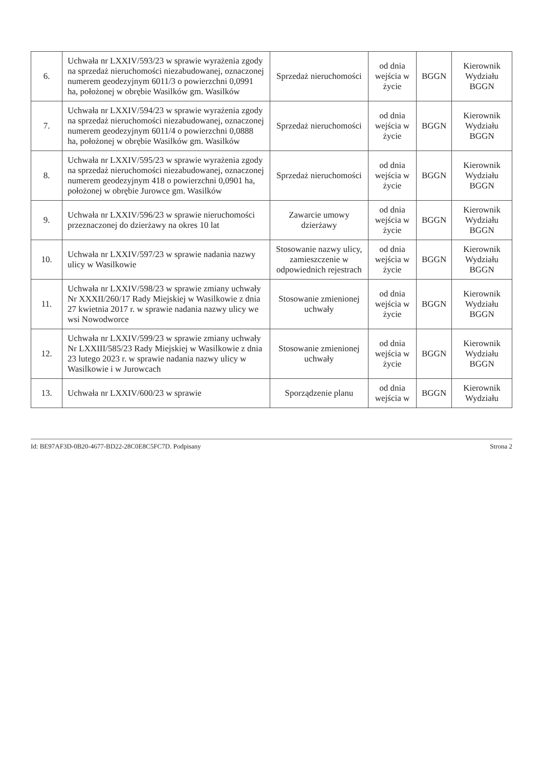| 6. | Uchwała nr LXXIV/593/23 w sprawie wyrażenia zgody na sprzedaż nieruchomości niezabudowanej, oznaczonej numerem geodezyjnym 6011/3 o powierzchni 0,0991 ha, położonej w obrębie Wasilków gm. Wasilków | Sprzedaż nieruchomości | od dnia wejścia w życie | BGGN | Kierownik Wydziału BGGN |
| 7. | Uchwała nr LXXIV/594/23 w sprawie wyrażenia zgody na sprzedaż nieruchomości niezabudowanej, oznaczonej numerem geodezyjnym 6011/4 o powierzchni 0,0888 ha, położonej w obrębie Wasilków gm. Wasilków | Sprzedaż nieruchomości | od dnia wejścia w życie | BGGN | Kierownik Wydziału BGGN |
| 8. | Uchwała nr LXXIV/595/23 w sprawie wyrażenia zgody na sprzedaż nieruchomości niezabudowanej, oznaczonej numerem geodezyjnym 418 o powierzchni 0,0901 ha, położonej w obrębie Jurowce gm. Wasilków | Sprzedaż nieruchomości | od dnia wejścia w życie | BGGN | Kierownik Wydziału BGGN |
| 9. | Uchwała nr LXXIV/596/23 w sprawie nieruchomości przeznaczonej do dzierżawy na okres 10 lat | Zawarcie umowy dzierżawy | od dnia wejścia w życie | BGGN | Kierownik Wydziału BGGN |
| 10. | Uchwała nr LXXIV/597/23 w sprawie nadania nazwy ulicy w Wasilkowie | Stosowanie nazwy ulicy, zamieszczenie w odpowiednich rejestrach | od dnia wejścia w życie | BGGN | Kierownik Wydziału BGGN |
| 11. | Uchwała nr LXXIV/598/23 w sprawie zmiany uchwały Nr XXXII/260/17 Rady Miejskiej w Wasilkowie z dnia 27 kwietnia 2017 r. w sprawie nadania nazwy ulicy we wsi Nowodworce | Stosowanie zmienionej uchwały | od dnia wejścia w życie | BGGN | Kierownik Wydziału BGGN |
| 12. | Uchwała nr LXXIV/599/23 w sprawie zmiany uchwały Nr LXXIII/585/23 Rady Miejskiej w Wasilkowie z dnia 23 lutego 2023 r. w sprawie nadania nazwy ulicy w Wasilkowie i w Jurowcach | Stosowanie zmienionej uchwały | od dnia wejścia w życie | BGGN | Kierownik Wydziału BGGN |
| 13. | Uchwała nr LXXIV/600/23 w sprawie | Sporządzenie planu | od dnia wejścia w | BGGN | Kierownik Wydziału |
Id: BE97AF3D-0B20-4677-BD22-28C0E8C5FC7D. Podpisany Strona 2